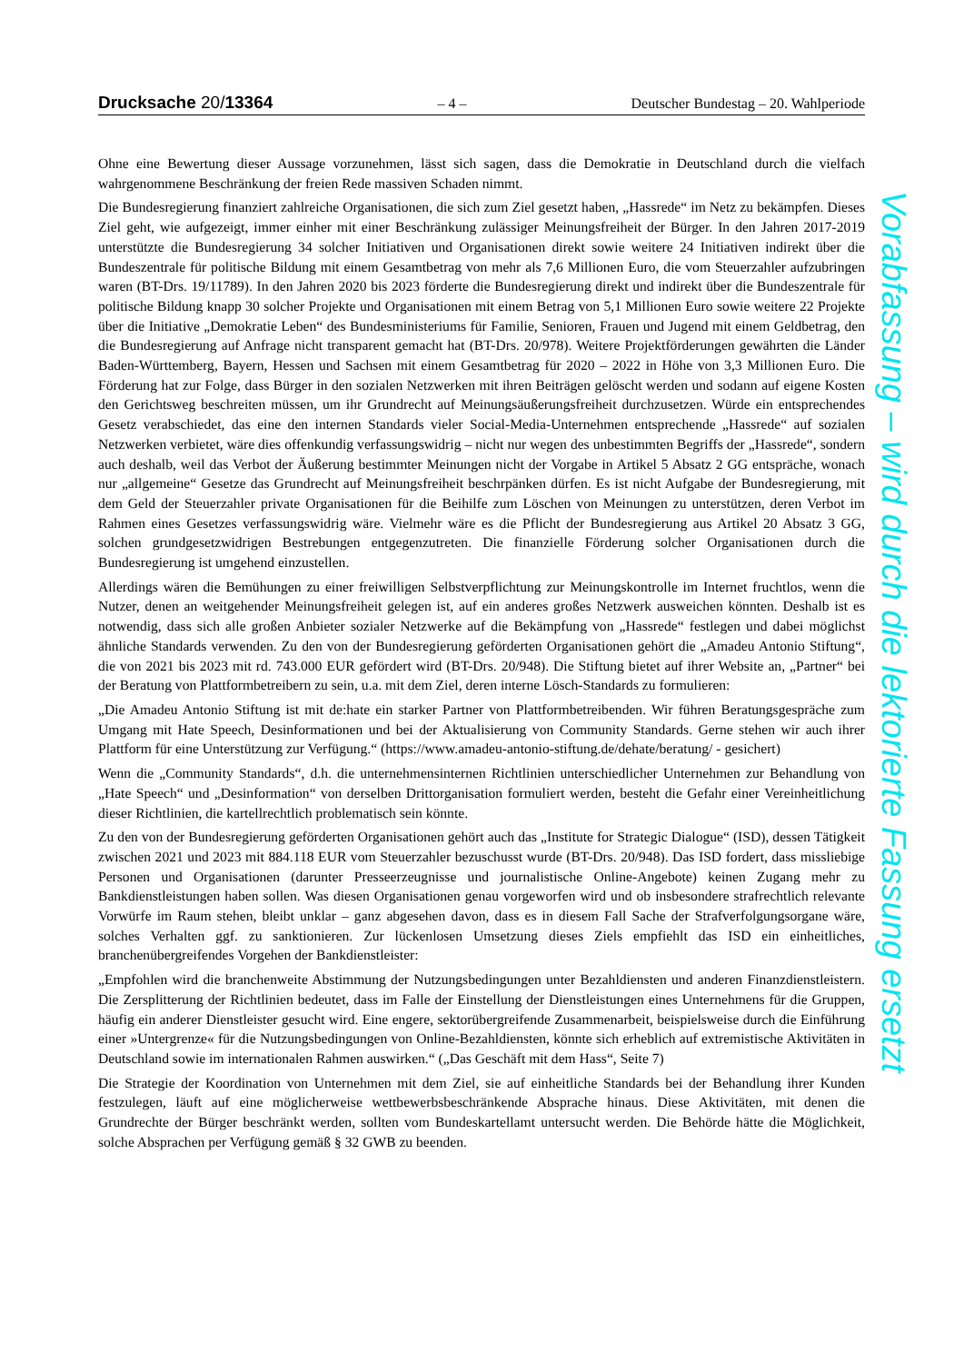Drucksache 20/13364 – 4 – Deutscher Bundestag – 20. Wahlperiode
Ohne eine Bewertung dieser Aussage vorzunehmen, lässt sich sagen, dass die Demokratie in Deutschland durch die vielfach wahrgenommene Beschränkung der freien Rede massiven Schaden nimmt.
Die Bundesregierung finanziert zahlreiche Organisationen, die sich zum Ziel gesetzt haben, „Hassrede“ im Netz zu bekämpfen. Dieses Ziel geht, wie aufgezeigt, immer einher mit einer Beschränkung zulässiger Meinungsfreiheit der Bürger. In den Jahren 2017-2019 unterstützte die Bundesregierung 34 solcher Initiativen und Organisationen direkt sowie weitere 24 Initiativen indirekt über die Bundeszentrale für politische Bildung mit einem Gesamtbetrag von mehr als 7,6 Millionen Euro, die vom Steuerzahler aufzubringen waren (BT-Drs. 19/11789). In den Jahren 2020 bis 2023 förderte die Bundesregierung direkt und indirekt über die Bundeszentrale für politische Bildung knapp 30 solcher Projekte und Organisationen mit einem Betrag von 5,1 Millionen Euro sowie weitere 22 Projekte über die Initiative „Demokratie Leben“ des Bundesministeriums für Familie, Senioren, Frauen und Jugend mit einem Geldbetrag, den die Bundesregierung auf Anfrage nicht transparent gemacht hat (BT-Drs. 20/978). Weitere Projektförderungen gewährten die Länder Baden-Württemberg, Bayern, Hessen und Sachsen mit einem Gesamtbetrag für 2020 – 2022 in Höhe von 3,3 Millionen Euro. Die Förderung hat zur Folge, dass Bürger in den sozialen Netzwerken mit ihren Beiträgen gelöscht werden und sodann auf eigene Kosten den Gerichtsweg beschreiten müssen, um ihr Grundrecht auf Meinungsäußerungsfreiheit durchzusetzen. Würde ein entsprechendes Gesetz verabschiedet, das eine den internen Standards vieler Social-Media-Unternehmen entsprechende „Hassrede“ auf sozialen Netzwerken verbietet, wäre dies offenkundig verfassungswidrig – nicht nur wegen des unbestimmten Begriffs der „Hassrede“, sondern auch deshalb, weil das Verbot der Äußerung bestimmter Meinungen nicht der Vorgabe in Artikel 5 Absatz 2 GG entspräche, wonach nur „allgemeine“ Gesetze das Grundrecht auf Meinungsfreiheit beschrpänken dürfen. Es ist nicht Aufgabe der Bundesregierung, mit dem Geld der Steuerzahler private Organisationen für die Beihilfe zum Löschen von Meinungen zu unterstützen, deren Verbot im Rahmen eines Gesetzes verfassungswidrig wäre. Vielmehr wäre es die Pflicht der Bundesregierung aus Artikel 20 Absatz 3 GG, solchen grundgesetzwidrigen Bestrebungen entgegenzutreten. Die finanzielle Förderung solcher Organisationen durch die Bundesregierung ist umgehend einzustellen.
Allerdings wären die Bemühungen zu einer freiwilligen Selbstverpflichtung zur Meinungskontrolle im Internet fruchtlos, wenn die Nutzer, denen an weitgehender Meinungsfreiheit gelegen ist, auf ein anderes großes Netzwerk ausweichen könnten. Deshalb ist es notwendig, dass sich alle großen Anbieter sozialer Netzwerke auf die Bekämpfung von „Hassrede“ festlegen und dabei möglichst ähnliche Standards verwenden. Zu den von der Bundesregierung geförderten Organisationen gehört die „Amadeu Antonio Stiftung“, die von 2021 bis 2023 mit rd. 743.000 EUR gefördert wird (BT-Drs. 20/948). Die Stiftung bietet auf ihrer Website an, „Partner“ bei der Beratung von Plattformbetreibern zu sein, u.a. mit dem Ziel, deren interne Lösch-Standards zu formulieren:
„Die Amadeu Antonio Stiftung ist mit de:hate ein starker Partner von Plattformbetreibenden. Wir führen Beratungsgespräche zum Umgang mit Hate Speech, Desinformationen und bei der Aktualisierung von Community Standards. Gerne stehen wir auch ihrer Plattform für eine Unterstützung zur Verfügung.“ (https://www.amadeu-antonio-stiftung.de/dehate/beratung/ - gesichert)
Wenn die „Community Standards“, d.h. die unternehmensinternen Richtlinien unterschiedlicher Unternehmen zur Behandlung von „Hate Speech“ und „Desinformation“ von derselben Drittorganisation formuliert werden, besteht die Gefahr einer Vereinheitlichung dieser Richtlinien, die kartellrechtlich problematisch sein könnte.
Zu den von der Bundesregierung geförderten Organisationen gehört auch das „Institute for Strategic Dialogue“ (ISD), dessen Tätigkeit zwischen 2021 und 2023 mit 884.118 EUR vom Steuerzahler bezuschusst wurde (BT-Drs. 20/948). Das ISD fordert, dass missliebige Personen und Organisationen (darunter Presseerzeugnisse und journalistische Online-Angebote) keinen Zugang mehr zu Bankdienstleistungen haben sollen. Was diesen Organisationen genau vorgeworfen wird und ob insbesondere strafrechtlich relevante Vorwürfe im Raum stehen, bleibt unklar – ganz abgesehen davon, dass es in diesem Fall Sache der Strafverfolgungsorgane wäre, solches Verhalten ggf. zu sanktionieren. Zur lückenlosen Umsetzung dieses Ziels empfiehlt das ISD ein einheitliches, branchenübergreifendes Vorgehen der Bankdienstleister:
„Empfohlen wird die branchenweite Abstimmung der Nutzungsbedingungen unter Bezahldiensten und anderen Finanzdienstleistern. Die Zersplitterung der Richtlinien bedeutet, dass im Falle der Einstellung der Dienstleistungen eines Unternehmens für die Gruppen, häufig ein anderer Dienstleister gesucht wird. Eine engere, sektorübergreifende Zusammenarbeit, beispielsweise durch die Einführung einer »Untergrenze« für die Nutzungsbedingungen von Online-Bezahldiensten, könnte sich erheblich auf extremistische Aktivitäten in Deutschland sowie im internationalen Rahmen auswirken.“ („Das Geschäft mit dem Hass“, Seite 7)
Die Strategie der Koordination von Unternehmen mit dem Ziel, sie auf einheitliche Standards bei der Behandlung ihrer Kunden festzulegen, läuft auf eine möglicherweise wettbewerbsbeschränkende Absprache hinaus. Diese Aktivitäten, mit denen die Grundrechte der Bürger beschränkt werden, sollten vom Bundeskartellamt untersucht werden. Die Behörde hätte die Möglichkeit, solche Absprachen per Verfügung gemäß § 32 GWB zu beenden.
Vorabfassung – wird durch die lektorierte Fassung ersetzt